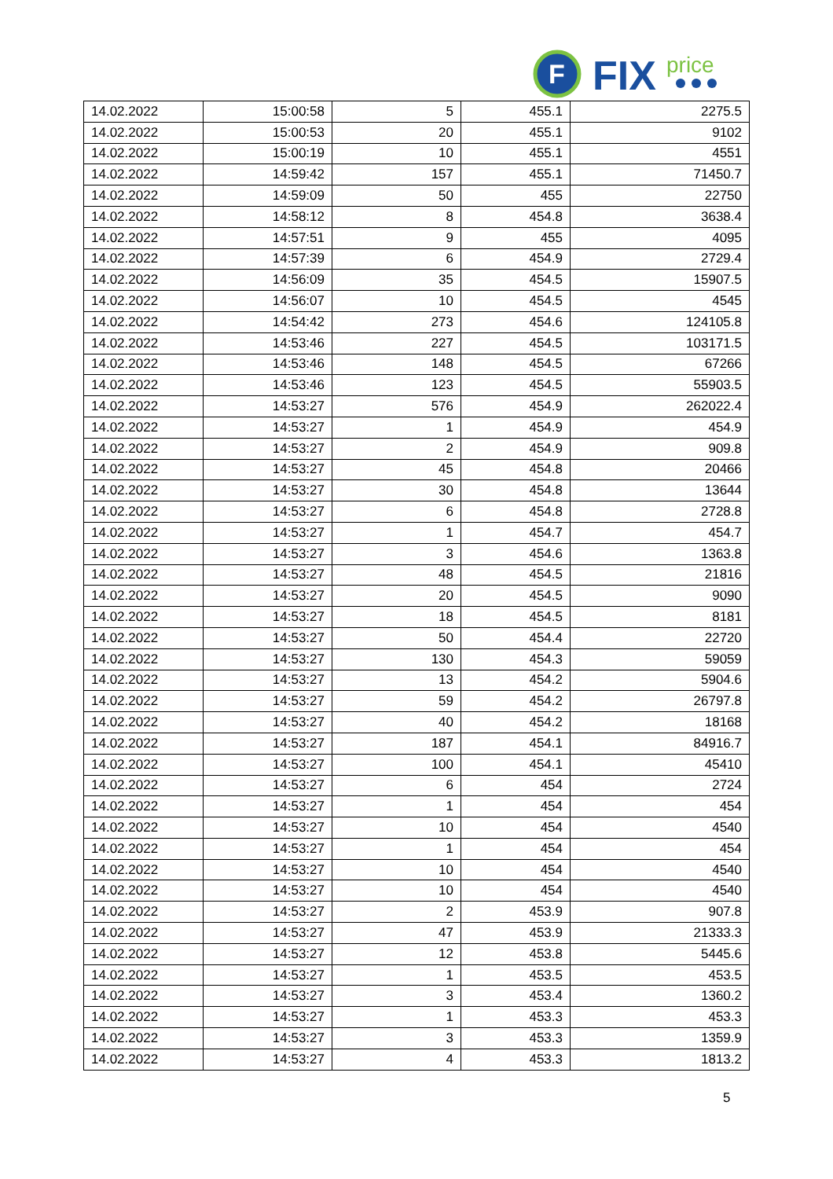F
FIX
price
| 14.02.2022 | 15:00:58 | 5 | 455.1 | 2275.5 |
| 14.02.2022 | 15:00:53 | 20 | 455.1 | 9102 |
| 14.02.2022 | 15:00:19 | 10 | 455.1 | 4551 |
| 14.02.2022 | 14:59:42 | 157 | 455.1 | 71450.7 |
| 14.02.2022 | 14:59:09 | 50 | 455 | 22750 |
| 14.02.2022 | 14:58:12 | 8 | 454.8 | 3638.4 |
| 14.02.2022 | 14:57:51 | 9 | 455 | 4095 |
| 14.02.2022 | 14:57:39 | 6 | 454.9 | 2729.4 |
| 14.02.2022 | 14:56:09 | 35 | 454.5 | 15907.5 |
| 14.02.2022 | 14:56:07 | 10 | 454.5 | 4545 |
| 14.02.2022 | 14:54:42 | 273 | 454.6 | 124105.8 |
| 14.02.2022 | 14:53:46 | 227 | 454.5 | 103171.5 |
| 14.02.2022 | 14:53:46 | 148 | 454.5 | 67266 |
| 14.02.2022 | 14:53:46 | 123 | 454.5 | 55903.5 |
| 14.02.2022 | 14:53:27 | 576 | 454.9 | 262022.4 |
| 14.02.2022 | 14:53:27 | 1 | 454.9 | 454.9 |
| 14.02.2022 | 14:53:27 | 2 | 454.9 | 909.8 |
| 14.02.2022 | 14:53:27 | 45 | 454.8 | 20466 |
| 14.02.2022 | 14:53:27 | 30 | 454.8 | 13644 |
| 14.02.2022 | 14:53:27 | 6 | 454.8 | 2728.8 |
| 14.02.2022 | 14:53:27 | 1 | 454.7 | 454.7 |
| 14.02.2022 | 14:53:27 | 3 | 454.6 | 1363.8 |
| 14.02.2022 | 14:53:27 | 48 | 454.5 | 21816 |
| 14.02.2022 | 14:53:27 | 20 | 454.5 | 9090 |
| 14.02.2022 | 14:53:27 | 18 | 454.5 | 8181 |
| 14.02.2022 | 14:53:27 | 50 | 454.4 | 22720 |
| 14.02.2022 | 14:53:27 | 130 | 454.3 | 59059 |
| 14.02.2022 | 14:53:27 | 13 | 454.2 | 5904.6 |
| 14.02.2022 | 14:53:27 | 59 | 454.2 | 26797.8 |
| 14.02.2022 | 14:53:27 | 40 | 454.2 | 18168 |
| 14.02.2022 | 14:53:27 | 187 | 454.1 | 84916.7 |
| 14.02.2022 | 14:53:27 | 100 | 454.1 | 45410 |
| 14.02.2022 | 14:53:27 | 6 | 454 | 2724 |
| 14.02.2022 | 14:53:27 | 1 | 454 | 454 |
| 14.02.2022 | 14:53:27 | 10 | 454 | 4540 |
| 14.02.2022 | 14:53:27 | 1 | 454 | 454 |
| 14.02.2022 | 14:53:27 | 10 | 454 | 4540 |
| 14.02.2022 | 14:53:27 | 10 | 454 | 4540 |
| 14.02.2022 | 14:53:27 | 2 | 453.9 | 907.8 |
| 14.02.2022 | 14:53:27 | 47 | 453.9 | 21333.3 |
| 14.02.2022 | 14:53:27 | 12 | 453.8 | 5445.6 |
| 14.02.2022 | 14:53:27 | 1 | 453.5 | 453.5 |
| 14.02.2022 | 14:53:27 | 3 | 453.4 | 1360.2 |
| 14.02.2022 | 14:53:27 | 1 | 453.3 | 453.3 |
| 14.02.2022 | 14:53:27 | 3 | 453.3 | 1359.9 |
| 14.02.2022 | 14:53:27 | 4 | 453.3 | 1813.2 |
5